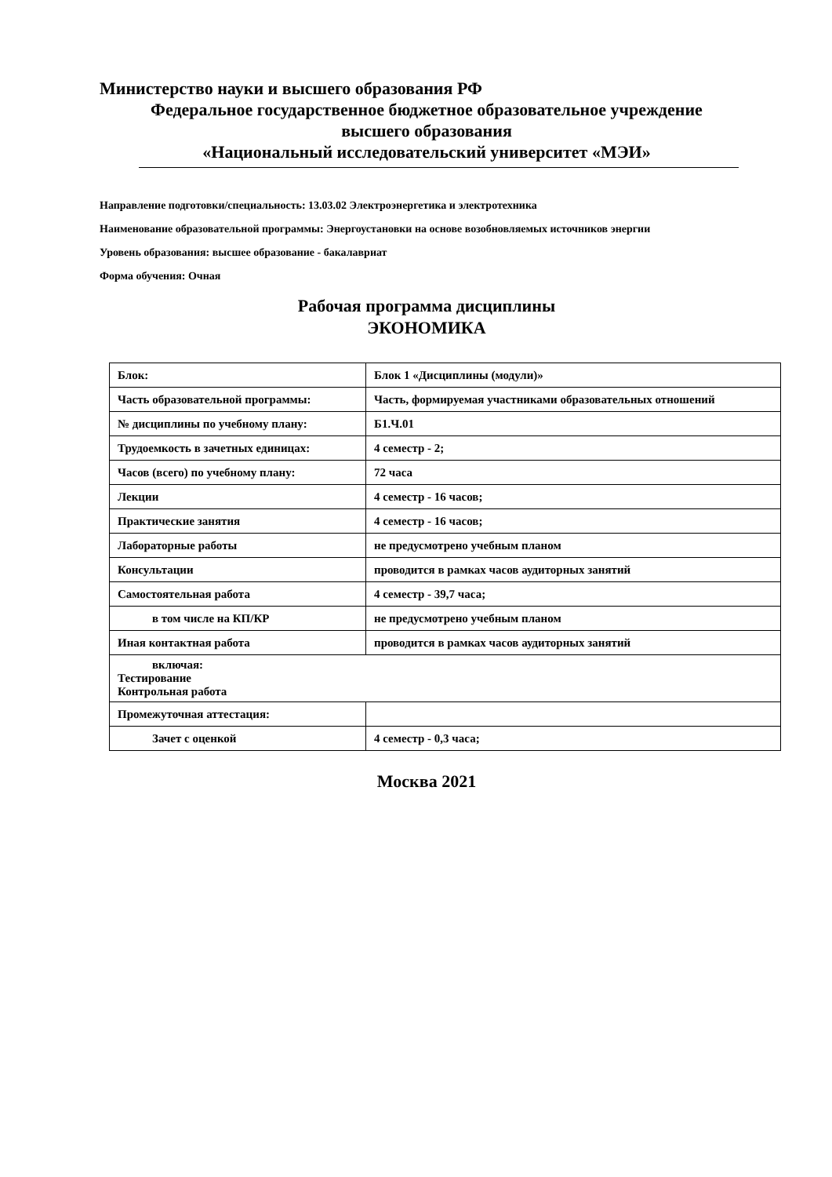Министерство науки и высшего образования РФ
Федеральное государственное бюджетное образовательное учреждение
высшего образования
«Национальный исследовательский университет «МЭИ»
Направление подготовки/специальность: 13.03.02 Электроэнергетика и электротехника
Наименование образовательной программы: Энергоустановки на основе возобновляемых источников энергии
Уровень образования: высшее образование - бакалавриат
Форма обучения: Очная
Рабочая программа дисциплины
ЭКОНОМИКА
| Блок: | Блок 1 «Дисциплины (модули)» |
| Часть образовательной программы: | Часть, формируемая участниками образовательных отношений |
| № дисциплины по учебному плану: | Б1.Ч.01 |
| Трудоемкость в зачетных единицах: | 4 семестр - 2; |
| Часов (всего) по учебному плану: | 72 часа |
| Лекции | 4 семестр - 16 часов; |
| Практические занятия | 4 семестр - 16 часов; |
| Лабораторные работы | не предусмотрено учебным планом |
| Консультации | проводится в рамках часов аудиторных занятий |
| Самостоятельная работа | 4 семестр - 39,7 часа; |
| в том числе на КП/КР | не предусмотрено учебным планом |
| Иная контактная работа | проводится в рамках часов аудиторных занятий |
| включая: Тестирование Контрольная работа | |
| Промежуточная аттестация: | |
| Зачет с оценкой | 4 семестр - 0,3 часа; |
Москва 2021